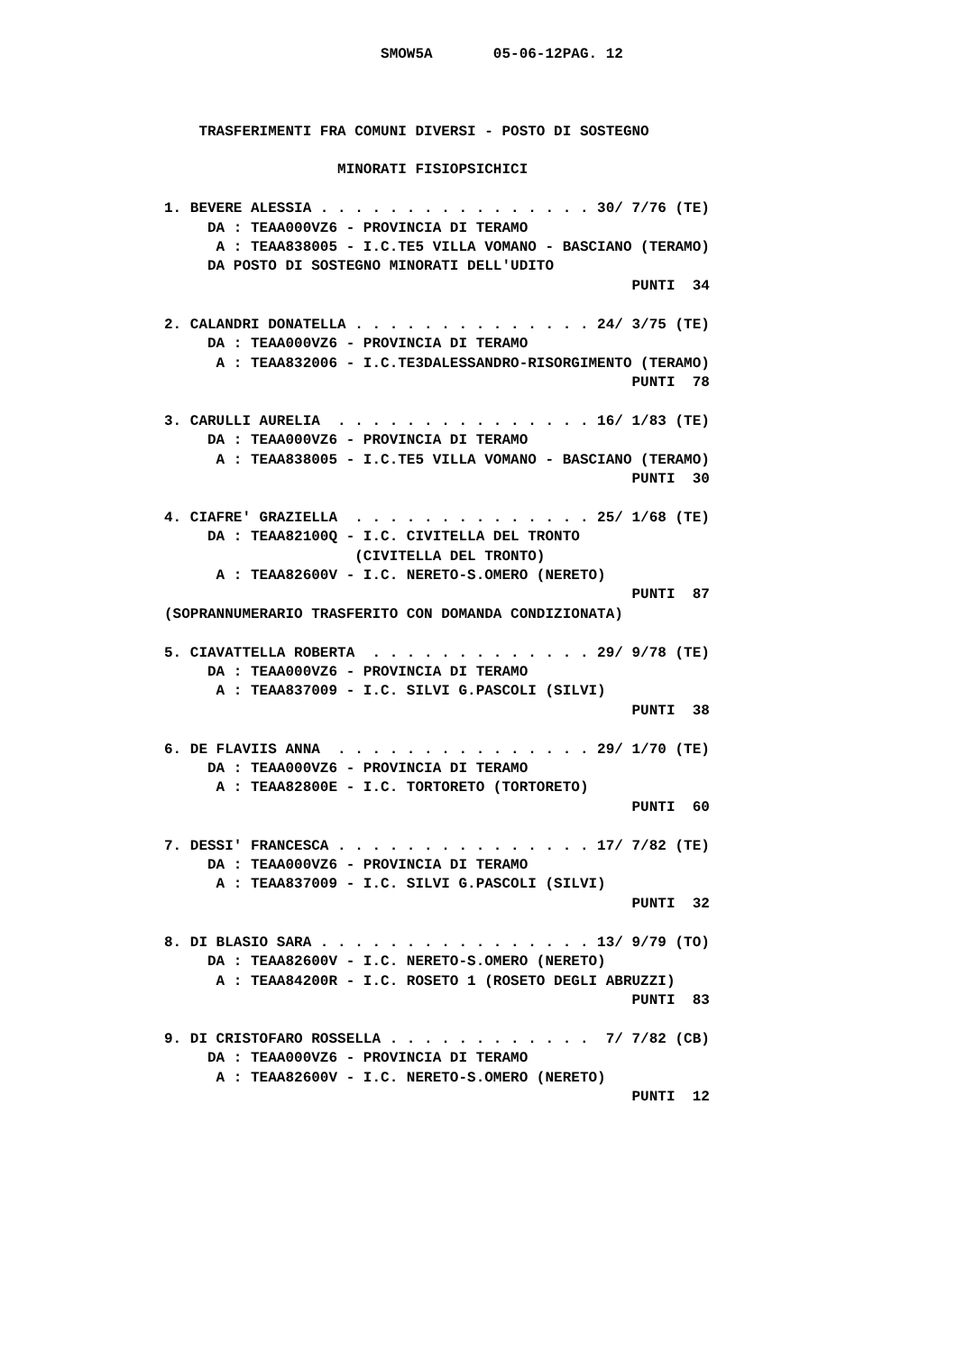SMOW5A       05-06-12PAG. 12



    TRASFERIMENTI FRA COMUNI DIVERSI - POSTO DI SOSTEGNO

                    MINORATI FISIOPSICHICI

1. BEVERE ALESSIA . . . . . . . . . . . . . . . . 30/ 7/76 (TE)
     DA : TEAA000VZ6 - PROVINCIA DI TERAMO
      A : TEAA838005 - I.C.TE5 VILLA VOMANO - BASCIANO (TERAMO)
     DA POSTO DI SOSTEGNO MINORATI DELL'UDITO
                                                      PUNTI  34

2. CALANDRI DONATELLA . . . . . . . . . . . . . . 24/ 3/75 (TE)
     DA : TEAA000VZ6 - PROVINCIA DI TERAMO
      A : TEAA832006 - I.C.TE3DALESSANDRO-RISORGIMENTO (TERAMO)
                                                      PUNTI  78

3. CARULLI AURELIA  . . . . . . . . . . . . . . . 16/ 1/83 (TE)
     DA : TEAA000VZ6 - PROVINCIA DI TERAMO
      A : TEAA838005 - I.C.TE5 VILLA VOMANO - BASCIANO (TERAMO)
                                                      PUNTI  30

4. CIAFRE' GRAZIELLA  . . . . . . . . . . . . . . 25/ 1/68 (TE)
     DA : TEAA82100Q - I.C. CIVITELLA DEL TRONTO
                      (CIVITELLA DEL TRONTO)
      A : TEAA82600V - I.C. NERETO-S.OMERO (NERETO)
                                                      PUNTI  87
(SOPRANNUMERARIO TRASFERITO CON DOMANDA CONDIZIONATA)

5. CIAVATTELLA ROBERTA  . . . . . . . . . . . . . 29/ 9/78 (TE)
     DA : TEAA000VZ6 - PROVINCIA DI TERAMO
      A : TEAA837009 - I.C. SILVI G.PASCOLI (SILVI)
                                                      PUNTI  38

6. DE FLAVIIS ANNA  . . . . . . . . . . . . . . . 29/ 1/70 (TE)
     DA : TEAA000VZ6 - PROVINCIA DI TERAMO
      A : TEAA82800E - I.C. TORTORETO (TORTORETO)
                                                      PUNTI  60

7. DESSI' FRANCESCA . . . . . . . . . . . . . . . 17/ 7/82 (TE)
     DA : TEAA000VZ6 - PROVINCIA DI TERAMO
      A : TEAA837009 - I.C. SILVI G.PASCOLI (SILVI)
                                                      PUNTI  32

8. DI BLASIO SARA . . . . . . . . . . . . . . . . 13/ 9/79 (TO)
     DA : TEAA82600V - I.C. NERETO-S.OMERO (NERETO)
      A : TEAA84200R - I.C. ROSETO 1 (ROSETO DEGLI ABRUZZI)
                                                      PUNTI  83

9. DI CRISTOFARO ROSSELLA . . . . . . . . . . . .  7/ 7/82 (CB)
     DA : TEAA000VZ6 - PROVINCIA DI TERAMO
      A : TEAA82600V - I.C. NERETO-S.OMERO (NERETO)
                                                      PUNTI  12